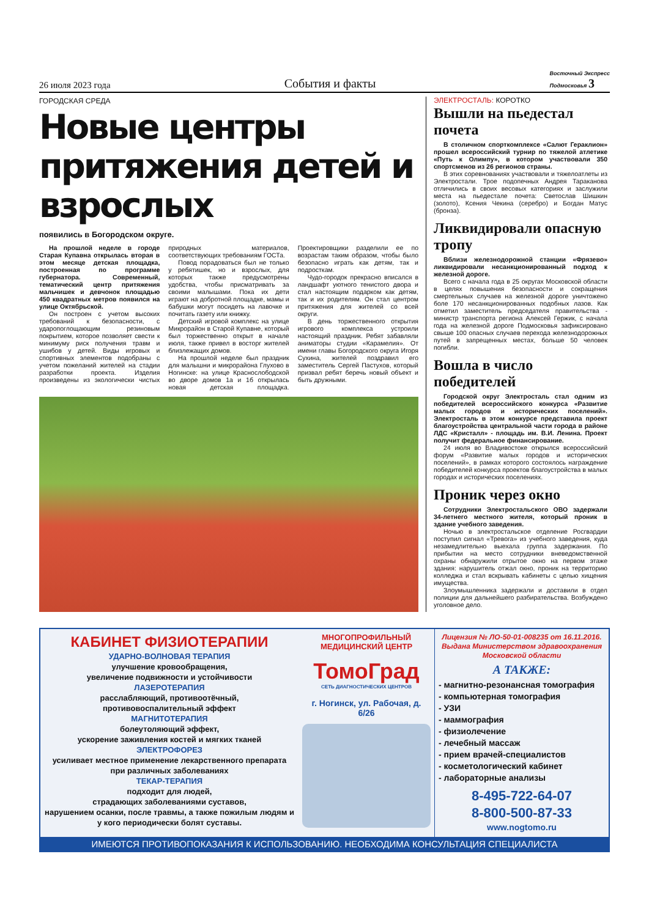26 июля 2023 года События и факты Восточный Экспресс
Подмосковья 3
ГОРОДСКАЯ СРЕДА
Новые центры притяжения детей и взрослых
появились в Богородском округе.
На прошлой неделе в городе Старая Купавна открылась вторая в этом месяце детская площадка, построенная по программе губернатора. Современный, тематический центр притяжения мальчишек и девчонок площадью 450 квадратных метров появился на улице Октябрьской.
Он построен с учетом высоких требований к безопасности, с ударопоглощающим резиновым покрытием, которое позволяет свести к минимуму риск получения травм и ушибов у детей. Виды игровых и спортивных элементов подобраны с учетом пожеланий жителей на стадии разработки проекта. Изделия произведены из экологически чистых природных материалов, соответствующих требованиям ГОСТа.
Повод порадоваться был не только у ребятишек, но и взрослых, для которых также предусмотрены удобства, чтобы присматривать за своими малышами. Пока их дети играют на добротной площадке, мамы и бабушки могут посидеть на лавочке и почитать газету или книжку.
Детский игровой комплекс на улице Микрорайон в Старой Купавне, который был торжественно открыт в начале июля, также привел в восторг жителей близлежащих домов.
На прошлой неделе был праздник для малышни и микрорайона Глухово в Ногинске: на улице Краснослободской во дворе домов 1а и 1б открылась новая детская площадка. Проектировщики разделили ее по возрастам таким образом, чтобы было безопасно играть как детям, так и подросткам.
Чудо-городок прекрасно вписался в ландшафт уютного тенистого двора и стал настоящим подарком как детям, так и их родителям. Он стал центром притяжения для жителей со всей округи.
В день торжественного открытия игрового комплекса устроили настоящий праздник. Ребят забавляли аниматоры студии «Карамелия». От имени главы Богородского округа Игоря Сухина, жителей поздравил его заместитель Сергей Пастухов, который призвал ребят беречь новый объект и быть дружными.
ЭЛЕКТРОСТАЛЬ: КОРОТКО
Вышли на пьедестал почета
В столичном спорткомплексе «Салют Гераклион» прошел всероссийский турнир по тяжелой атлетике «Путь к Олимпу», в котором участвовали 350 спортсменов из 26 регионов страны.
В этих соревнованиях участвовали и тяжелоатлеты из Электростали. Трое подопечных Андрея Тараканова отличились в своих весовых категориях и заслужили места на пьедестале почета: Светослав Шишкин (золото), Ксения Чекина (серебро) и Богдан Матус (бронза).
Ликвидировали опасную тропу
Вблизи железнодорожной станции «Фрязево» ликвидировали несанкционированный подход к железной дороге.
Всего с начала года в 25 округах Московской области в целях повышения безопасности и сокращения смертельных случаев на железной дороге уничтожено боле 170 несанкционированных подобных лазов. Как отметил заместитель председателя правительства - министр транспорта региона Алексей Гержик, с начала года на железной дороге Подмосковья зафиксировано свыше 100 опасных случаев перехода железнодорожных путей в запрещенных местах, больше 50 человек погибли.
Вошла в число победителей
Городской округ Электросталь стал одним из победителей всероссийского конкурса «Развитие малых городов и исторических поселений». Электросталь в этом конкурсе представила проект благоустройства центральной части города в районе ЛДС «Кристалл» - площадь им. В.И. Ленина. Проект получит федеральное финансирование.
24 июля во Владивостоке открылся всероссийский форум «Развитие малых городов и исторических поселений», в рамках которого состоялось награждение победителей конкурса проектов благоустройства в малых городах и исторических поселениях.
Проник через окно
Сотрудники Электростальского ОВО задержали 34-летнего местного жителя, который проник в здание учебного заведения.
Ночью в электростальское отделение Росгвардии поступил сигнал «Тревога» из учебного заведения, куда незамедлительно выехала группа задержания. По прибытии на место сотрудники вневедомственной охраны обнаружили отрытое окно на первом этаже здания: нарушитель отжал окно, проник на территорию колледжа и стал вскрывать кабинеты с целью хищения имущества.
Злоумышленника задержали и доставили в отдел полиции для дальнейшего разбирательства. Возбуждено уголовное дело.
КАБИНЕТ ФИЗИОТЕРАПИИ
УДАРНО-ВОЛНОВАЯ ТЕРАПИЯ
улучшение кровообращения,
увеличение подвижности и устойчивости
ЛАЗЕРОТЕРАПИЯ
расслабляющий, противоотёчный,
противовоспалительный эффект
МАГНИТОТЕРАПИЯ
болеутоляющий эффект,
ускорение заживления костей и мягких тканей
ЭЛЕКТРОФОРЕЗ
усиливает местное применение лекарственного препарата при различных заболеваниях
ТЕКАР-ТЕРАПИЯ
подходит для людей,
страдающих заболеваниями суставов,
нарушением осанки, после травмы, а также пожилым людям и у кого периодически болят суставы.
МНОГОПРОФИЛЬНЫЙ
МЕДИЦИНСКИЙ ЦЕНТР
ТомоГрад
СЕТЬ ДИАГНОСТИЧЕСКИХ ЦЕНТРОВ
г. Ногинск, ул. Рабочая, д. 6/26
Лицензия № ЛО-50-01-008235 от 16.11.2016.
Выдана Министерством здравоохранения
Московской области
А ТАКЖЕ:
- магнитно-резонансная томография
- компьютерная томография
- УЗИ
- маммография
- физиолечение
- лечебный массаж
- прием врачей-специалистов
- косметологический кабинет
- лабораторные анализы
8-495-722-64-07
8-800-500-87-33
www.nogtomo.ru
ИМЕЮТСЯ ПРОТИВОПОКАЗАНИЯ К ИСПОЛЬЗОВАНИЮ. НЕОБХОДИМА КОНСУЛЬТАЦИЯ СПЕЦИАЛИСТА